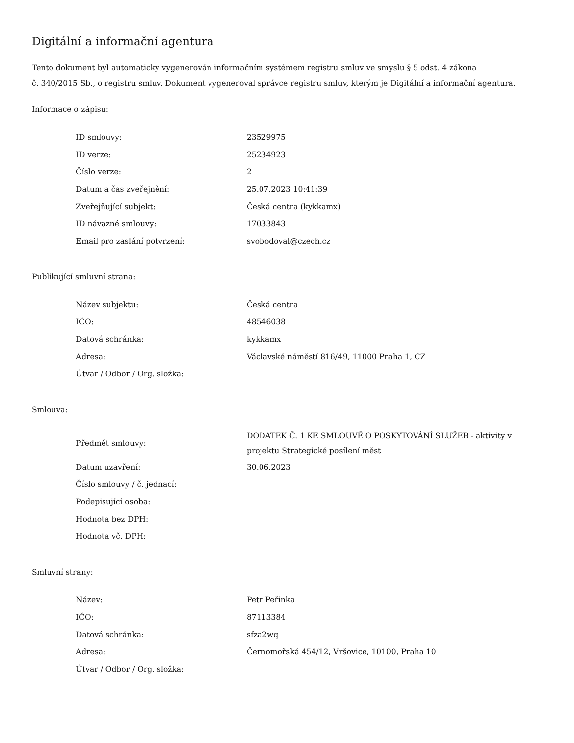Digitální a informační agentura
Tento dokument byl automaticky vygenerován informačním systémem registru smluv ve smyslu § 5 odst. 4 zákona
č. 340/2015 Sb., o registru smluv. Dokument vygeneroval správce registru smluv, kterým je Digitální a informační agentura.
Informace o zápisu:
| ID smlouvy: | 23529975 |
| ID verze: | 25234923 |
| Číslo verze: | 2 |
| Datum a čas zveřejnění: | 25.07.2023 10:41:39 |
| Zveřejňující subjekt: | Česká centra (kykkamx) |
| ID návazné smlouvy: | 17033843 |
| Email pro zaslání potvrzení: | svobodoval@czech.cz |
Publikující smluvní strana:
| Název subjektu: | Česká centra |
| IČO: | 48546038 |
| Datová schránka: | kykkamx |
| Adresa: | Václavské náměstí 816/49, 11000 Praha 1, CZ |
| Útvar / Odbor / Org. složka: | |
Smlouva:
| Předmět smlouvy: | DODATEK Č. 1 KE SMLOUVĚ O POSKYTOVÁNÍ SLUŽEB - aktivity v projektu Strategické posílení měst |
| Datum uzavření: | 30.06.2023 |
| Číslo smlouvy / č. jednací: | |
| Podepisující osoba: | |
| Hodnota bez DPH: | |
| Hodnota vč. DPH: | |
Smluvní strany:
| Název: | Petr Peřinka |
| IČO: | 87113384 |
| Datová schránka: | sfza2wq |
| Adresa: | Černomořská 454/12, Vršovice, 10100, Praha 10 |
| Útvar / Odbor / Org. složka: | |